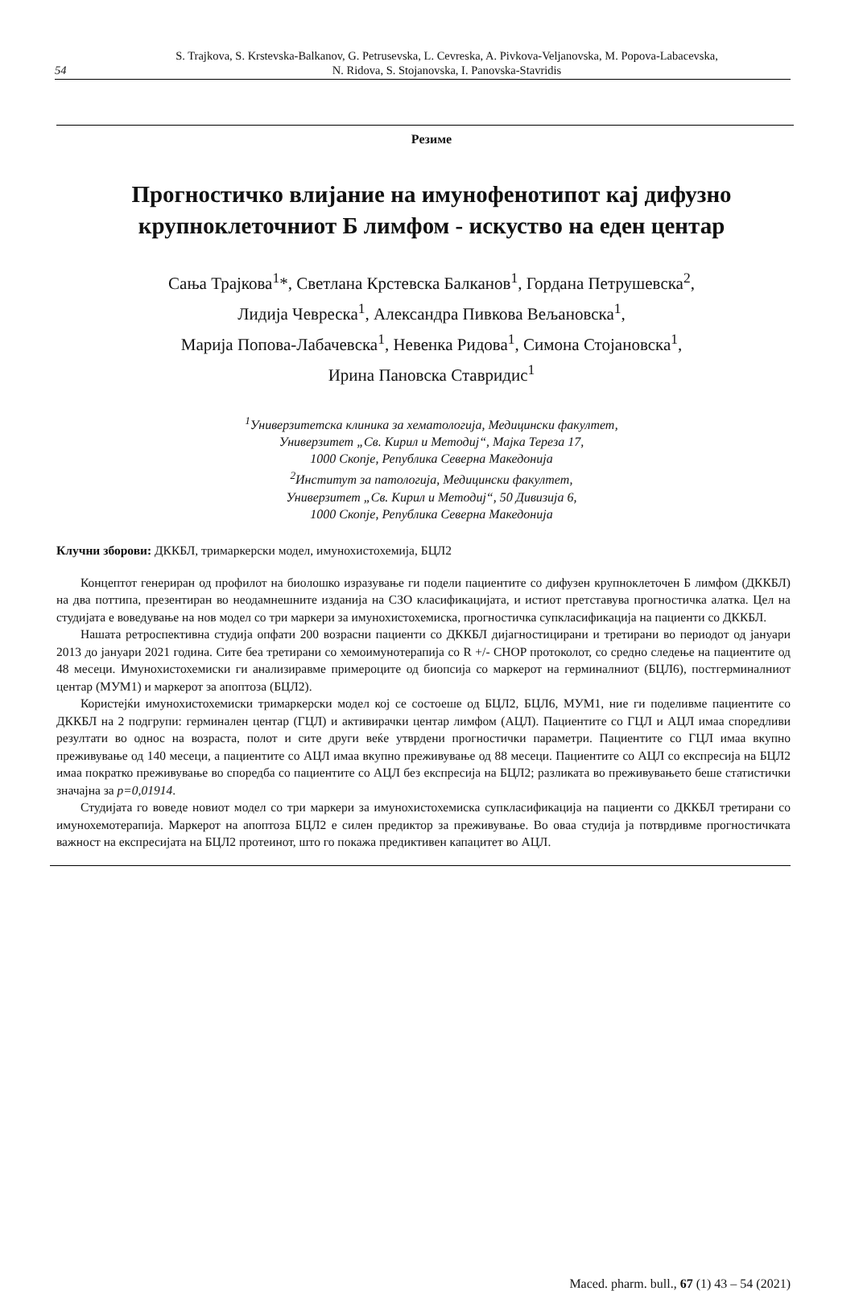54
S. Trajkova, S. Krstevska-Balkanov, G. Petrusevska, L. Cevreska, A. Pivkova-Veljanovska, M. Popova-Labacevska,
N. Ridova, S. Stojanovska, I. Panovska-Stavridis
Резиме
Прогностичко влијание на имунофенотипот кај дифузно крупноклеточниот Б лимфом - искуство на еден центар
Сања Трајкова<sup>1</sup>*, Светлана Крстевска Балканов<sup>1</sup>, Гордана Петрушевска<sup>2</sup>,
Лидија Чевреска<sup>1</sup>, Александра Пивкова Вељановска<sup>1</sup>,
Марија Попова-Лабачевска<sup>1</sup>, Невенка Ридова<sup>1</sup>, Симона Стојановска<sup>1</sup>,
Ирина Пановска Ставридис<sup>1</sup>
<sup>1</sup> Универзитетска клиника за хематологија, Медицински факултет,
Универзитет „Св. Кирил и Методиј“, Мајка Тереза 17,
1000 Скопје, Република Северна Македонија
<sup>2</sup> Институт за патологија, Медицински факултет,
Универзитет „Св. Кирил и Методиј“, 50 Дивизија 6,
1000 Скопје, Република Северна Македонија
Клучни зборови: ДККБЛ, тримаркерски модел, имунохистохемија, БЦЛ2
Концептот генериран од профилот на биолошко изразување ги подели пациентите со дифузен крупноклеточен Б лимфом (ДККБЛ) на два поттипа, презентиран во неодамнешните изданија на СЗО класификацијата, и истиот претставува прогностичка алатка. Цел на студијата е воведување на нов модел со три маркери за имунохистохемиска, прогностичка супкласификација на пациенти со ДККБЛ.
Нашата ретроспективна студија опфати 200 возрасни пациенти со ДККБЛ дијагностицирани и третирани во периодот од јануари 2013 до јануари 2021 година. Сите беа третирани со хемоимунотерапија со R +/- CHOP протоколот, со средно следење на пациентите од 48 месеци. Имунохистохемиски ги анализиравме примероците од биопсија со маркерот на герминалниот (БЦЛ6), постгерминалниот центар (МУМ1) и маркерот за апоптоза (БЦЛ2).
Користејќи имунохистохемиски тримаркерски модел кој се состоеше од БЦЛ2, БЦЛ6, МУМ1, ние ги поделивме пациентите со ДККБЛ на 2 подгрупи: герминален центар (ГЦЛ) и активирачки центар лимфом (АЦЛ). Пациентите со ГЦЛ и АЦЛ имаа споредливи резултати во однос на возраста, полот и сите други веќе утврдени прогностички параметри. Пациентите со ГЦЛ имаа вкупно преживување од 140 месеци, а пациентите со АЦЛ имаа вкупно преживување од 88 месеци. Пациентите со АЦЛ со експресија на БЦЛ2 имаа пократко преживување во споредба со пациентите со АЦЛ без експресија на БЦЛ2; разликата во преживувањето беше статистички значајна за p=0,01914.
Студијата го воведе новиот модел со три маркери за имунохистохемиска супкласификација на пациенти со ДККБЛ третирани со имунохемотерапија. Маркерот на апоптоза БЦЛ2 е силен предиктор за преживување. Во оваа студија ја потврдивме прогностичката важност на експресијата на БЦЛ2 протеинот, што го покажа предиктивен капацитет во АЦЛ.
Maced. pharm. bull., 67 (1) 43 – 54 (2021)